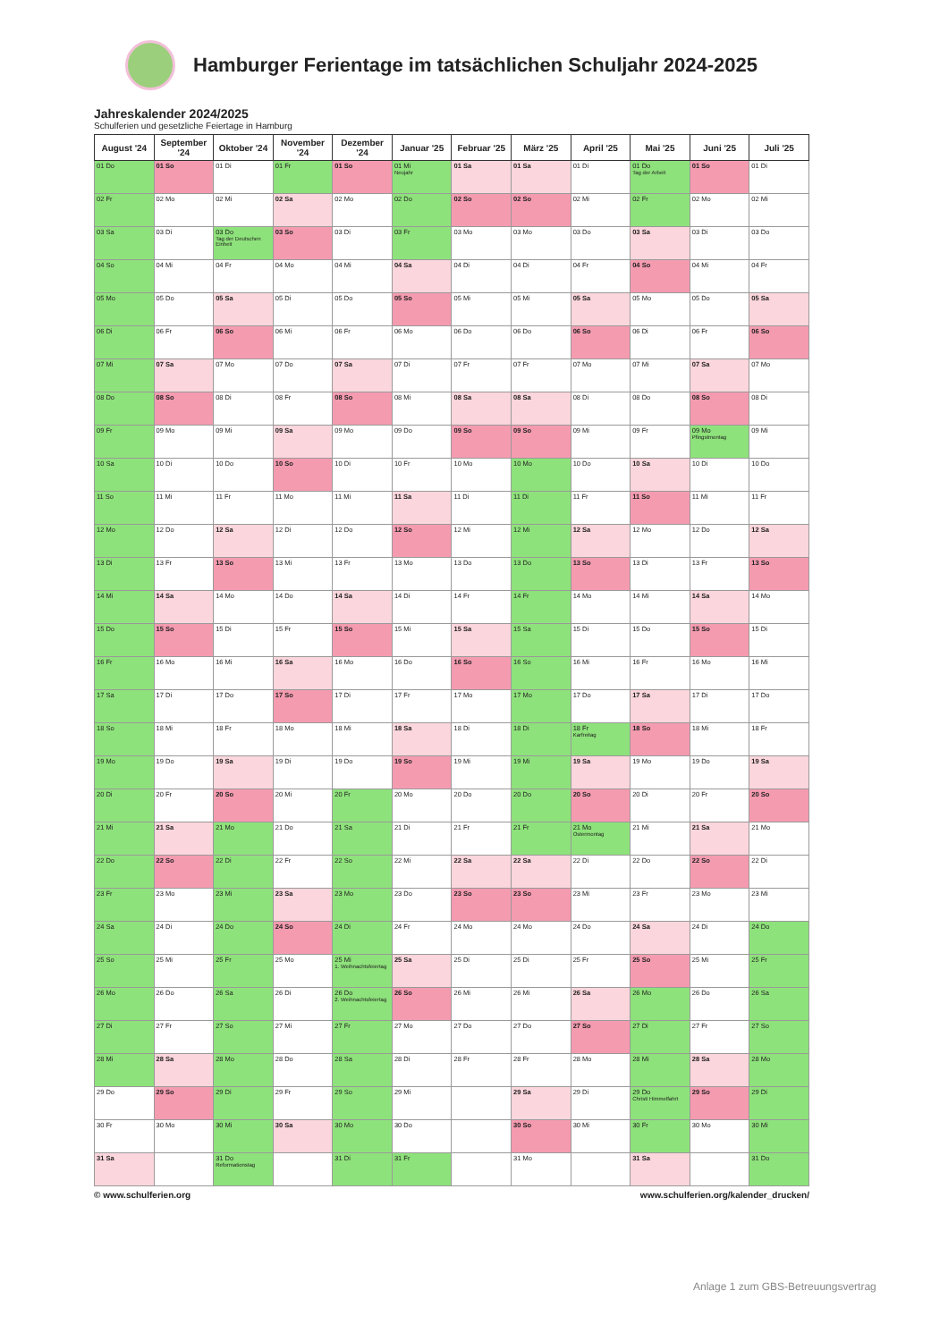Hamburger Ferientage im tatsächlichen Schuljahr 2024-2025
Jahreskalender 2024/2025
Schulferien und gesetzliche Feiertage in Hamburg
| August '24 | September '24 | Oktober '24 | November '24 | Dezember '24 | Januar '25 | Februar '25 | März '25 | April '25 | Mai '25 | Juni '25 | Juli '25 |
| --- | --- | --- | --- | --- | --- | --- | --- | --- | --- | --- | --- |
| 01 Do | 01 So | 01 Di | 01 Fr | 01 So | 01 Mi Neujahr | 01 Sa | 01 Sa | 01 Di | 01 Do Tag der Arbeit | 01 So | 01 Di |
| 02 Fr | 02 Mo | 02 Mi | 02 Sa | 02 Mo | 02 Do | 02 So | 02 So | 02 Mi | 02 Fr | 02 Mo | 02 Mi |
| 03 Sa | 03 Di | 03 Do Tag der Deutschen Einheit | 03 So | 03 Di | 03 Fr | 03 Mo | 03 Mo | 03 Do | 03 Sa | 03 Di | 03 Do |
| 04 So | 04 Mi | 04 Fr | 04 Mo | 04 Mi | 04 Sa | 04 Di | 04 Di | 04 Fr | 04 So | 04 Mi | 04 Fr |
| 05 Mo | 05 Do | 05 Sa | 05 Di | 05 Do | 05 So | 05 Mi | 05 Mi | 05 Sa | 05 Mo | 05 Do | 05 Sa |
| 06 Di | 06 Fr | 06 So | 06 Mi | 06 Fr | 06 Mo | 06 Do | 06 Do | 06 So | 06 Di | 06 Fr | 06 So |
| 07 Mi | 07 Sa | 07 Mo | 07 Do | 07 Sa | 07 Di | 07 Fr | 07 Fr | 07 Mo | 07 Mi | 07 Sa | 07 Mo |
| 08 Do | 08 So | 08 Di | 08 Fr | 08 So | 08 Mi | 08 Sa | 08 Sa | 08 Di | 08 Do | 08 So | 08 Di |
| 09 Fr | 09 Mo | 09 Mi | 09 Sa | 09 Mo | 09 Do | 09 So | 09 So | 09 Mi | 09 Fr | 09 Mo Pfingstmontag | 09 Mi |
| 10 Sa | 10 Di | 10 Do | 10 So | 10 Di | 10 Fr | 10 Mo | 10 Mo | 10 Do | 10 Sa | 10 Di | 10 Do |
| 11 So | 11 Mi | 11 Fr | 11 Mo | 11 Mi | 11 Sa | 11 Di | 11 Di | 11 Fr | 11 So | 11 Mi | 11 Fr |
| 12 Mo | 12 Do | 12 Sa | 12 Di | 12 Do | 12 So | 12 Mi | 12 Mi | 12 Sa | 12 Mo | 12 Do | 12 Sa |
| 13 Di | 13 Fr | 13 So | 13 Mi | 13 Fr | 13 Mo | 13 Do | 13 Do | 13 So | 13 Di | 13 Fr | 13 So |
| 14 Mi | 14 Sa | 14 Mo | 14 Do | 14 Sa | 14 Di | 14 Fr | 14 Fr | 14 Mo | 14 Mi | 14 Sa | 14 Mo |
| 15 Do | 15 So | 15 Di | 15 Fr | 15 So | 15 Mi | 15 Sa | 15 Sa | 15 Di | 15 Do | 15 So | 15 Di |
| 16 Fr | 16 Mo | 16 Mi | 16 Sa | 16 Mo | 16 Do | 16 So | 16 So | 16 Mi | 16 Fr | 16 Mo | 16 Mi |
| 17 Sa | 17 Di | 17 Do | 17 So | 17 Di | 17 Fr | 17 Mo | 17 Mo | 17 Do | 17 Sa | 17 Di | 17 Do |
| 18 So | 18 Mi | 18 Fr | 18 Mo | 18 Mi | 18 Sa | 18 Di | 18 Di | 18 Fr Karfreitag | 18 So | 18 Mi | 18 Fr |
| 19 Mo | 19 Do | 19 Sa | 19 Di | 19 Do | 19 So | 19 Mi | 19 Mi | 19 Sa | 19 Mo | 19 Do | 19 Sa |
| 20 Di | 20 Fr | 20 So | 20 Mi | 20 Fr | 20 Mo | 20 Do | 20 Do | 20 So | 20 Di | 20 Fr | 20 So |
| 21 Mi | 21 Sa | 21 Mo | 21 Do | 21 Sa | 21 Di | 21 Fr | 21 Fr | 21 Mo Ostermontag | 21 Mi | 21 Sa | 21 Mo |
| 22 Do | 22 So | 22 Di | 22 Fr | 22 So | 22 Mi | 22 Sa | 22 Sa | 22 Di | 22 Do | 22 So | 22 Di |
| 23 Fr | 23 Mo | 23 Mi | 23 Sa | 23 Mo | 23 Do | 23 So | 23 So | 23 Mi | 23 Fr | 23 Mo | 23 Mi |
| 24 Sa | 24 Di | 24 Do | 24 So | 24 Di | 24 Fr | 24 Mo | 24 Mo | 24 Do | 24 Sa | 24 Di | 24 Do |
| 25 So | 25 Mi | 25 Fr | 25 Mo | 25 Mi 1. Weihnachtsfeiertag | 25 Sa | 25 Di | 25 Di | 25 Fr | 25 So | 25 Mi | 25 Fr |
| 26 Mo | 26 Do | 26 Sa | 26 Di | 26 Do 2. Weihnachtsfeiertag | 26 So | 26 Mi | 26 Mi | 26 Sa | 26 Mo | 26 Do | 26 Sa |
| 27 Di | 27 Fr | 27 So | 27 Mi | 27 Fr | 27 Mo | 27 Do | 27 Do | 27 So | 27 Di | 27 Fr | 27 So |
| 28 Mi | 28 Sa | 28 Mo | 28 Do | 28 Sa | 28 Di | 28 Fr | 28 Fr | 28 Mo | 28 Mi | 28 Sa | 28 Mo |
| 29 Do | 29 So | 29 Di | 29 Fr | 29 So | 29 Mi | | 29 Sa | 29 Di | 29 Do Christi Himmelfahrt | 29 So | 29 Di |
| 30 Fr | 30 Mo | 30 Mi | 30 Sa | 30 Mo | 30 Do | | 30 So | 30 Mi | 30 Fr | 30 Mo | 30 Mi |
| 31 Sa | | 31 Do Reformationstag | | 31 Di | 31 Fr | | 31 Mo | | 31 Sa | | 31 Do |
© www.schulferien.org www.schulferien.org/kalender_drucken/
Anlage 1 zum GBS-Betreuungsvertrag